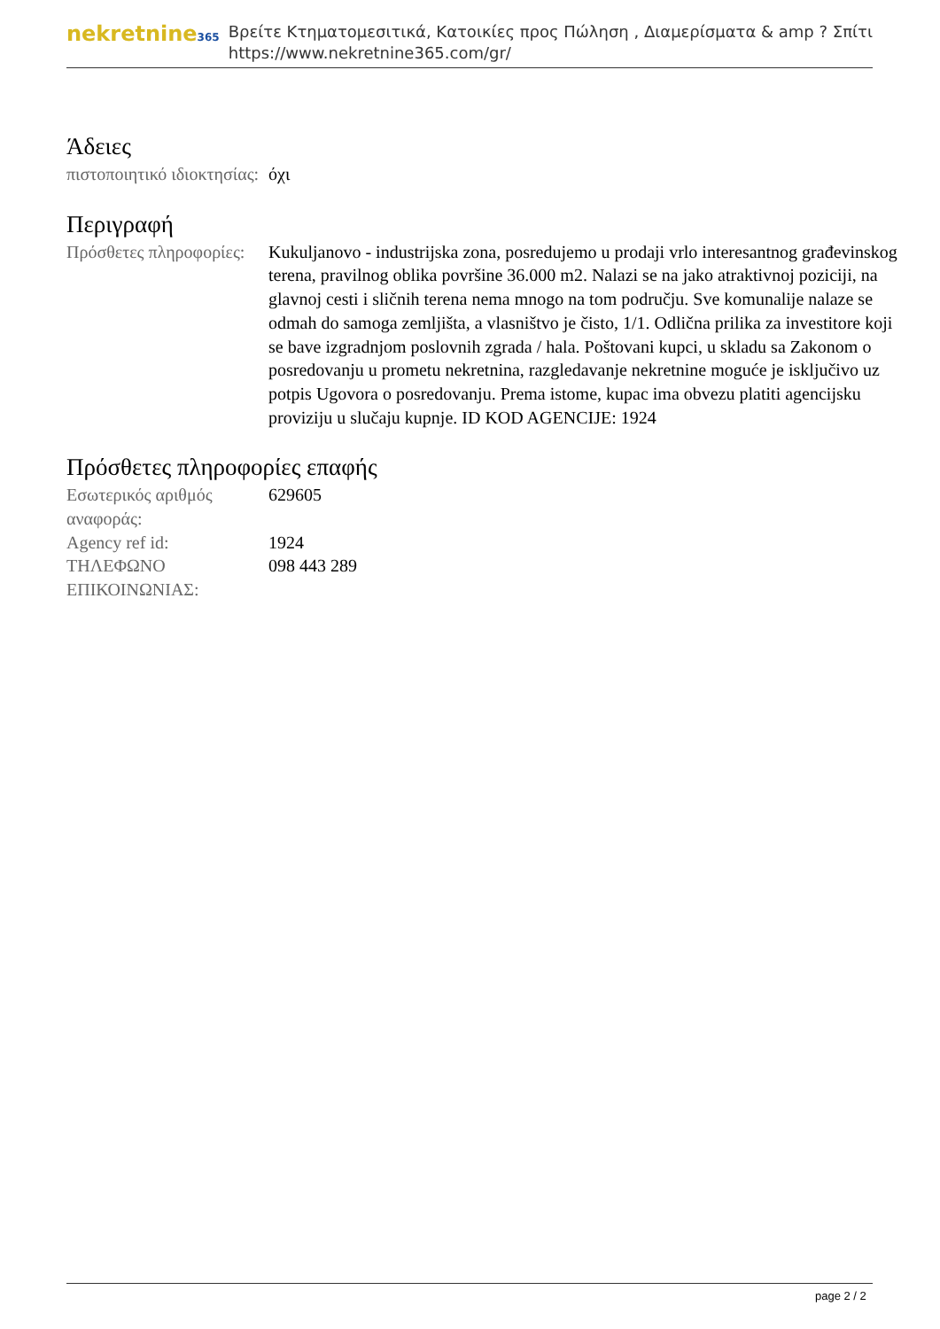nekretnine365
Βρείτε Κτηματομεσιτικά, Κατοικίες προς Πώληση , Διαμερίσματα & amp ? Σπίτι
https://www.nekretnine365.com/gr/
Άδειες
| πιστοποιητικό ιδιοκτησίας: | όχι |
Περιγραφή
| Πρόσθετες πληροφορίες: | Kukuljanovo - industrijska zona, posredujemo u prodaji vrlo interesantnog građevinskog terena, pravilnog oblika površine 36.000 m2. Nalazi se na jako atraktivnoj poziciji, na glavnoj cesti i sličnih terena nema mnogo na tom području. Sve komunalije nalaze se odmah do samoga zemljišta, a vlasništvo je čisto, 1/1. Odlična prilika za investitore koji se bave izgradnjom poslovnih zgrada / hala. Poštovani kupci, u skladu sa Zakonom o posredovanju u prometu nekretnina, razgledavanje nekretnine moguće je isključivo uz potpis Ugovora o posredovanju. Prema istome, kupac ima obvezu platiti agencijsku proviziju u slučaju kupnje. ID KOD AGENCIJE: 1924 |
Πρόσθετες πληροφορίες επαφής
| Εσωτερικός αριθμός αναφοράς: | 629605 |
| Agency ref id: | 1924 |
| ΤΗΛΕΦΩΝΟ ΕΠΙΚΟΙΝΩΝΙΑΣ: | 098 443 289 |
page 2 / 2